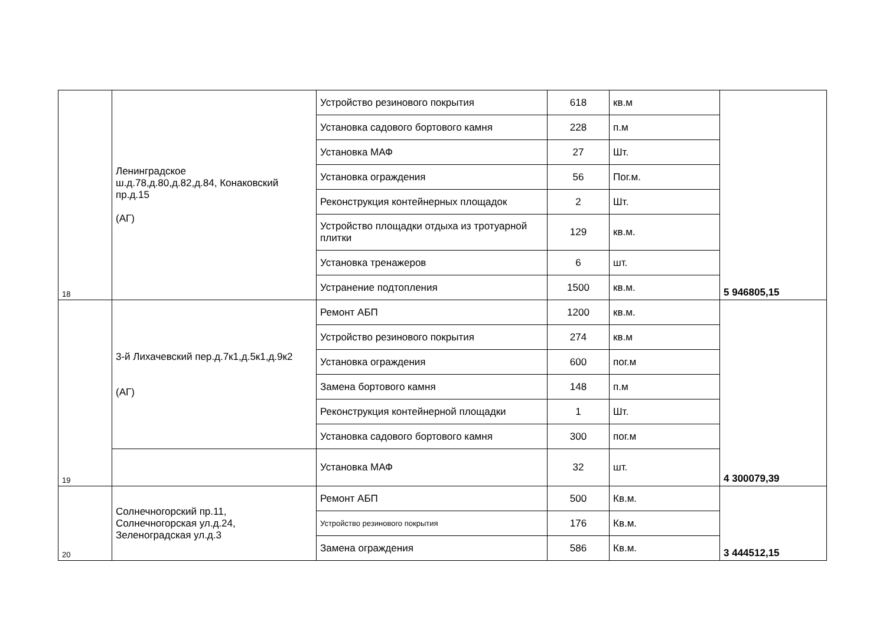| 18 | Ленинградское ш.д.78,д.80,д.82,д.84, Конаковский пр.д.15 (АГ) | Устройство резинового покрытия | 618 | кв.м | 5 946805,15 |
| | | Установка садового бортового камня | 228 | п.м | |
| | | Установка МАФ | 27 | Шт. | |
| | | Установка ограждения | 56 | Пог.м. | |
| | | Реконструкция контейнерных площадок | 2 | Шт. | |
| | | Устройство площадки отдыха из тротуарной плитки | 129 | кв.м. | |
| | | Установка тренажеров | 6 | шт. | |
| | | Устранение подтопления | 1500 | кв.м. | |
| 19 | 3-й Лихачевский пер.д.7к1,д.5к1,д.9к2 (АГ) | Ремонт АБП | 1200 | кв.м. | 4 300079,39 |
| | | Устройство резинового покрытия | 274 | кв.м | |
| | | Установка ограждения | 600 | пог.м | |
| | | Замена бортового камня | 148 | п.м | |
| | | Реконструкция контейнерной площадки | 1 | Шт. | |
| | | Установка садового бортового камня | 300 | пог.м | |
| | | Установка МАФ | 32 | шт. | |
| 20 | Солнечногорский пр.11, Солнечногорская ул.д.24, Зеленоградская ул.д.3 | Ремонт АБП | 500 | Кв.м. | 3 444512,15 |
| | | Устройство резинового покрытия | 176 | Кв.м. | |
| | | Замена ограждения | 586 | Кв.м. | |